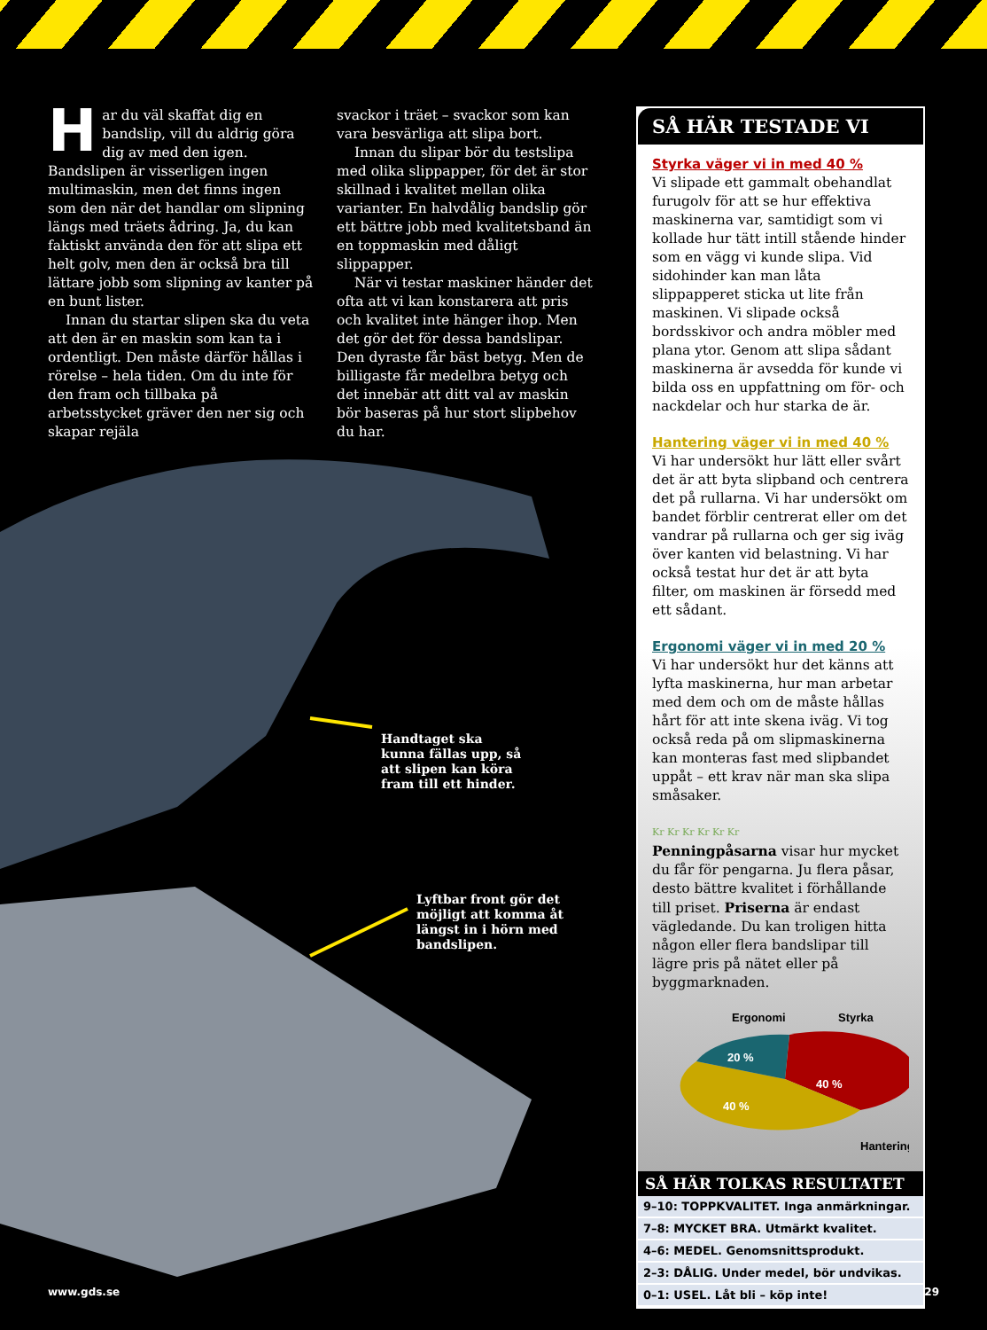Har du väl skaffat dig en bandslip, vill du aldrig göra dig av med den igen. Bandslipen är visserligen ingen multimaskin, men det finns ingen som den när det handlar om slipning längs med träets ådring. Ja, du kan faktiskt använda den för att slipa ett helt golv, men den är också bra till lättare jobb som slipning av kanter på en bunt lister.
Innan du startar slipen ska du veta att den är en maskin som kan ta i ordentligt. Den måste därför hållas i rörelse – hela tiden. Om du inte för den fram och tillbaka på arbetsstycket gräver den ner sig och skapar rejäla
svackor i träet – svackor som kan vara besvärliga att slipa bort.
Innan du slipar bör du testslipa med olika slippapper, för det är stor skillnad i kvalitet mellan olika varianter. En halvdålig bandslip gör ett bättre jobb med kvalitetsband än en toppmaskin med dåligt slippapper.
När vi testar maskiner händer det ofta att vi kan konstarera att pris och kvalitet inte hänger ihop. Men det gör det för dessa bandslipar. Den dyraste får bäst betyg. Men de billigaste får medelbra betyg och det innebär att ditt val av maskin bör baseras på hur stort slipbehov du har.
SÅ HÄR TESTADE VI
Styrka väger vi in med 40 %
Vi slipade ett gammalt obehandlat furugolv för att se hur effektiva maskinerna var, samtidigt som vi kollade hur tätt intill stående hinder som en vägg vi kunde slipa. Vid sidohinder kan man låta slippapperet sticka ut lite från maskinen. Vi slipade också bordsskivor och andra möbler med plana ytor. Genom att slipa sådant maskinerna är avsedda för kunde vi bilda oss en uppfattning om för- och nackdelar och hur starka de är.
Hantering väger vi in med 40 %
Vi har undersökt hur lätt eller svårt det är att byta slipband och centrera det på rullarna. Vi har undersökt om bandet förblir centrerat eller om det vandrar på rullarna och ger sig iväg över kanten vid belastning. Vi har också testat hur det är att byta filter, om maskinen är försedd med ett sådant.
Ergonomi väger vi in med 20 %
Vi har undersökt hur det känns att lyfta maskinerna, hur man arbetar med dem och om de måste hållas hårt för att inte skena iväg. Vi tog också reda på om slipmaskinerna kan monteras fast med slipbandet uppåt – ett krav när man ska slipa småsaker.
Kr Kr Kr Kr Kr Kr
Penningpåsarna visar hur mycket du får för pengarna. Ju flera påsar, desto bättre kvalitet i förhållande till priset. Priserna är endast vägledande. Du kan troligen hitta någon eller flera bandslipar till lägre pris på nätet eller på byggmarknaden.
Ergonomi
Styrka
20 %
40 %
40 %
Hantering
SÅ HÄR TOLKAS RESULTATET
| 9–10: TOPPKVALITET. Inga anmärkningar. |
| 7–8: MYCKET BRA. Utmärkt kvalitet. |
| 4–6: MEDEL. Genomsnittsprodukt. |
| 2–3: DÅLIG. Under medel, bör undvikas. |
| 0–1: USEL. Låt bli – köp inte! |
Handtaget ska
kunna fällas upp, så
att slipen kan köra
fram till ett hinder.
Lyftbar front gör det
möjligt att komma åt
längst in i hörn med
bandslipen.
www.gds.se 29